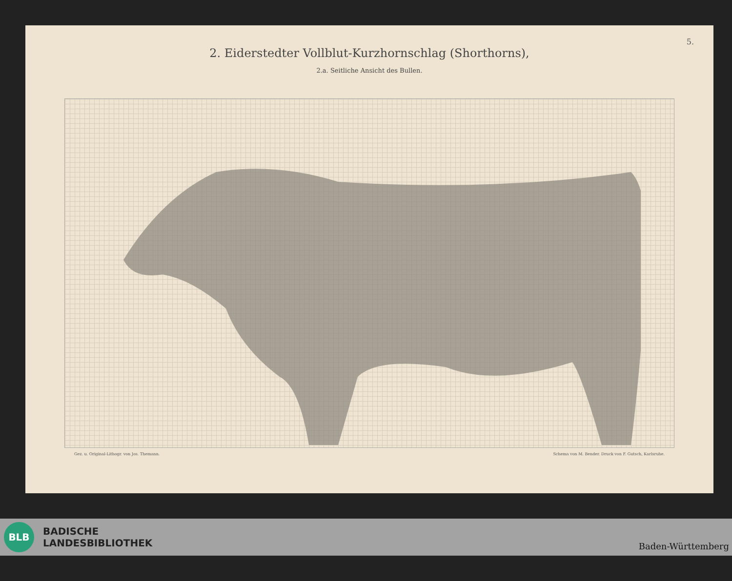5.
2. Eiderstedter Vollblut-Kurzhornschlag (Shorthorns),
2.a. Seitliche Ansicht des Bullen.
Gez. u. Original-Lithogr. von Jos. Themann. Schema von M. Bender. Druck von F. Gutsch, Karlsruhe.
BLB
BADISCHE
LANDESBIBLIOTHEK
Baden-Württemberg